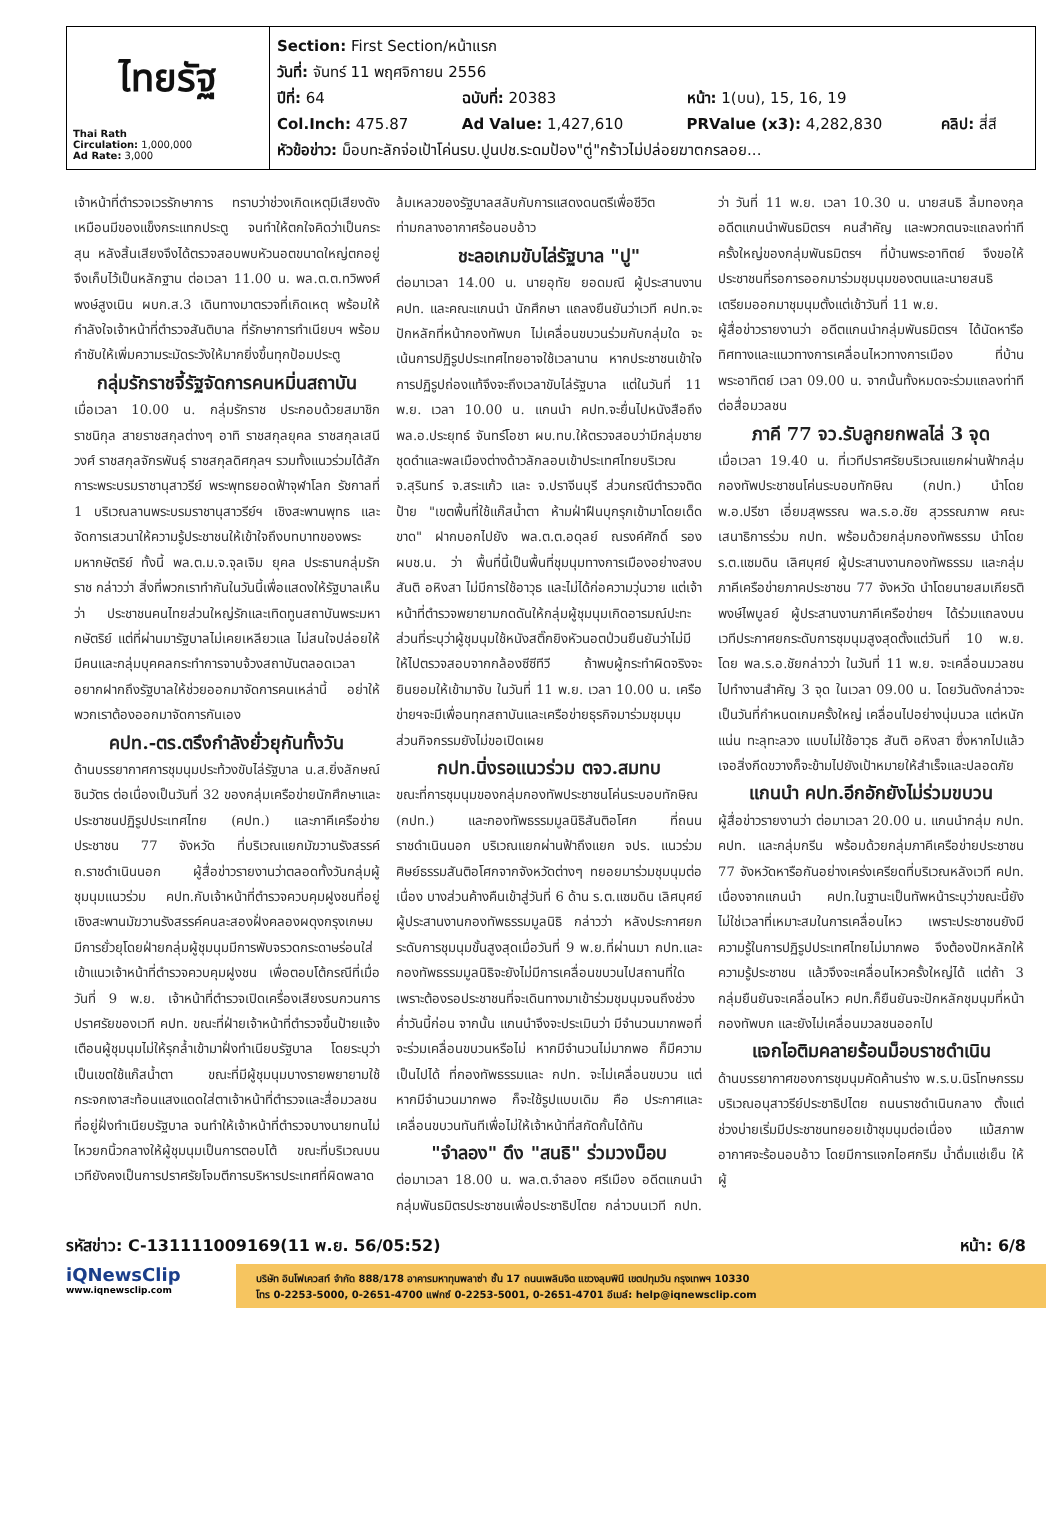| ไทยรัฐ Thai Rath Circulation: 1,000,000 Ad Rate: 3,000 | Section: First Section/หน้าแรก วันที่: จันทร์ 11 พฤศจิกายน 2556 ปีที่: 64 ฉบับที่: 20383 หน้า: 1(บน), 15, 16, 19 Col.Inch: 475.87 Ad Value: 1,427,610 PRValue (x3): 4,282,830 คลิป: สี่สี หัวข้อข่าว: ม็อบทะลักจ่อเป้าโค่นรบ.ปูนปช.ระดมป้อง"ตู่"กร้าวไม่ปล่อยฆาตกรลอย... |
เจ้าหน้าที่ตำรวจเวรรักษาการ ทราบว่าช่วงเกิดเหตุมีเสียงดังเหมือนมีของแข็งกระแทกประตู จนทำให้ตกใจคิดว่าเป็นกระสุน หลังสิ้นเสียงจึงได้ตรวจสอบพบหัวนอตขนาดใหญ่ตกอยู่จึงเก็บไว้เป็นหลักฐาน ต่อเวลา 11.00 น. พล.ต.ต.ทวิพงศ์ พงษ์สูงเนิน ผบก.ส.3 เดินทางมาตรวจที่เกิดเหตุ พร้อมให้กำลังใจเจ้าหน้าที่ตำรวจสันติบาล ที่รักษาการทำเนียบฯ พร้อมกำชับให้เพิ่มความระมัดระวังให้มากยิ่งขึ้นทุกป้อมประตู
กลุ่มรักราชจี้รัฐจัดการคนหมิ่นสถาบัน
เมื่อเวลา 10.00 น. กลุ่มรักราช ประกอบด้วยสมาชิกราชนิกุล สายราชสกุลต่างๆ อาทิ ราชสกุลยุคล ราชสกุลเสนีวงศ์ ราชสกุลจักรพันธุ์ ราชสกุลดิศกุลฯ รวมทั้งแนวร่วมได้สักการะพระบรมราชานุสาวรีย์ พระพุทธยอดฟ้าจุฬาโลก รัชกาลที่ 1 บริเวณลานพระบรมราชานุสาวรีย์ฯ เชิงสะพานพุทธ และจัดการเสวนาให้ความรู้ประชาชนให้เข้าใจถึงบทบาทของพระมหากษัตริย์ ทั้งนี้ พล.ต.ม.จ.จุลเจิม ยุคล ประธานกลุ่มรักราช กล่าวว่า สิ่งที่พวกเราทำกันในวันนี้เพื่อแสดงให้รัฐบาลเห็นว่า ประชาชนคนไทยส่วนใหญ่รักและเทิดทูนสถาบันพระมหากษัตริย์ แต่ที่ผ่านมารัฐบาลไม่เคยเหลียวแล ไม่สนใจปล่อยให้มีคนและกลุ่มบุคคลกระทำการจาบจ้วงสถาบันตลอดเวลา อยากฝากถึงรัฐบาลให้ช่วยออกมาจัดการคนเหล่านี้ อย่าให้พวกเราต้องออกมาจัดการกันเอง
คปท.-ตร.ตรึงกำลังยั่วยุกันทั้งวัน
ด้านบรรยากาศการชุมนุมประท้วงขับไล่รัฐบาล น.ส.ยิ่งลักษณ์ ชินวัตร ต่อเนื่องเป็นวันที่ 32 ของกลุ่มเครือข่ายนักศึกษาและประชาชนปฏิรูปประเทศไทย (คปท.) และภาคีเครือข่ายประชาชน 77 จังหวัด ที่บริเวณแยกมัฆวานรังสรรค์ ถ.ราชดำเนินนอก ผู้สื่อข่าวรายงานว่าตลอดทั้งวันกลุ่มผู้ชุมนุมแนวร่วม คปท.กับเจ้าหน้าที่ตำรวจควบคุมฝูงชนที่อยู่เชิงสะพานมัฆวานรังสรรค์คนละสองฝั่งคลองผดุงกรุงเกษม มีการยั่วยุโดยฝ่ายกลุ่มผู้ชุมนุมมีการพับจรวดกระดาษร่อนใส่เข้าแนวเจ้าหน้าที่ตำรวจควบคุมฝูงชน เพื่อตอบโต้กรณีที่เมื่อวันที่ 9 พ.ย. เจ้าหน้าที่ตำรวจเปิดเครื่องเสียงรบกวนการปราศรัยของเวที คปท. ขณะที่ฝ่ายเจ้าหน้าที่ตำรวจขึ้นป้ายแจ้งเตือนผู้ชุมนุมไม่ให้รุกล้ำเข้ามาฝั่งทำเนียบรัฐบาล โดยระบุว่าเป็นเขตใช้แก๊สน้ำตา ขณะที่มีผู้ชุมนุมบางรายพยายามใช้กระจกเงาสะท้อนแสงแดดใส่ตาเจ้าหน้าที่ตำรวจและสื่อมวลชนที่อยู่ฝั่งทำเนียบรัฐบาล จนทำให้เจ้าหน้าที่ตำรวจบางนายทนไม่ไหวยกนิ้วกลางให้ผู้ชุมนุมเป็นการตอบโต้ ขณะที่บริเวณบนเวทียังคงเป็นการปราศรัยโจมตีการบริหารประเทศที่ผิดพลาดล้มเหลวของรัฐบาลสลับกับการแสดงดนตรีเพื่อชีวิตท่ามกลางอากาศร้อนอบอ้าว
ชะลอเกมขับไล่รัฐบาล "ปู"
ต่อมาเวลา 14.00 น. นายอุทัย ยอดมณี ผู้ประสานงาน คปท. และคณะแกนนำ นักศึกษา แถลงยืนยันว่าเวที คปท.จะปักหลักที่หน้ากองทัพบก ไม่เคลื่อนขบวนร่วมกับกลุ่มใด จะเน้นการปฏิรูปประเทศไทยอาจใช้เวลานาน หากประชาชนเข้าใจการปฏิรูปถ่องแท้จึงจะถึงเวลาขับไล่รัฐบาล แต่ในวันที่ 11 พ.ย. เวลา 10.00 น. แกนนำ คปท.จะยื่นไปหนังสือถึง พล.อ.ประยุทธ์ จันทร์โอชา ผบ.ทบ.ให้ตรวจสอบว่ามีกลุ่มชายชุดดำและพลเมืองต่างด้าวลักลอบเข้าประเทศไทยบริเวณ จ.สุรินทร์ จ.สระแก้ว และ จ.ปราจีนบุรี ส่วนกรณีตำรวจติดป้าย "เขตพื้นที่ใช้แก๊สน้ำตา ห้ามฝ่าฝืนบุกรุกเข้ามาโดยเด็ดขาด" ฝากบอกไปยัง พล.ต.ต.อดุลย์ ณรงค์ศักดิ์ รอง ผบช.น. ว่า พื้นที่นี้เป็นพื้นที่ชุมนุมทางการเมืองอย่างสงบ สันติ อหิงสา ไม่มีการใช้อาวุธ และไม่ได้ก่อความวุ่นวาย แต่เจ้าหน้าที่ตำรวจพยายามกดดันให้กลุ่มผู้ชุมนุมเกิดอารมณ์ปะทะ ส่วนที่ระบุว่าผู้ชุมนุมใช้หนังสติ๊กยิงหัวนอตป่วนยืนยันว่าไม่มี ให้ไปตรวจสอบจากกล้องซีซีทีวี ถ้าพบผู้กระทำผิดจริงจะยินยอมให้เข้ามาจับ ในวันที่ 11 พ.ย. เวลา 10.00 น. เครือข่ายฯจะมีเพื่อนทุกสถาบันและเครือข่ายธุรกิจมาร่วมชุมนุม ส่วนกิจกรรมยังไม่ขอเปิดเผย
กปท.นิ่งรอแนวร่วม ตจว.สมทบ
ขณะที่การชุมนุมของกลุ่มกองทัพประชาชนโค่นระบอบทักษิณ (กปท.) และกองทัพธรรมมูลนิธิสันติอโศก ที่ถนนราชดำเนินนอก บริเวณแยกผ่านฟ้าถึงแยก จปร. แนวร่วมศิษย์ธรรมสันติอโศกจากจังหวัดต่างๆ ทยอยมาร่วมชุมนุมต่อเนื่อง บางส่วนค้างคืนเข้าสู่วันที่ 6 ด้าน ร.ต.แซมดิน เลิศบุศย์ ผู้ประสานงานกองทัพธรรมมูลนิธิ กล่าวว่า หลังประกาศยกระดับการชุมนุมขั้นสูงสุดเมื่อวันที่ 9 พ.ย.ที่ผ่านมา กปท.และกองทัพธรรมมูลนิธิจะยังไม่มีการเคลื่อนขบวนไปสถานที่ใด เพราะต้องรอประชาชนที่จะเดินทางมาเข้าร่วมชุมนุมจนถึงช่วงค่ำวันนี้ก่อน จากนั้น แกนนำจึงจะประเมินว่า มีจำนวนมากพอที่จะร่วมเคลื่อนขบวนหรือไม่ หากมีจำนวนไม่มากพอ ก็มีความเป็นไปได้ ที่กองทัพธรรมและ กปท. จะไม่เคลื่อนขบวน แต่หากมีจำนวนมากพอ ก็จะใช้รูปแบบเดิม คือ ประกาศและเคลื่อนขบวนทันทีเพื่อไม่ให้เจ้าหน้าที่สกัดกั้นได้ทัน
"จำลอง" ดึง "สนธิ" ร่วมวงม็อบ
ต่อมาเวลา 18.00 น. พล.ต.จำลอง ศรีเมือง อดีตแกนนำกลุ่มพันธมิตรประชาชนเพื่อประชาธิปไตย กล่าวบนเวที กปท. ว่า วันที่ 11 พ.ย. เวลา 10.30 น. นายสนธิ ลิ้มทองกุล อดีตแกนนำพันธมิตรฯ คนสำคัญ และพวกตนจะแถลงท่าทีครั้งใหญ่ของกลุ่มพันธมิตรฯ ที่บ้านพระอาทิตย์ จึงขอให้ประชาชนที่รอการออกมาร่วมชุมนุมของตนและนายสนธิ เตรียมออกมาชุมนุมตั้งแต่เช้าวันที่ 11 พ.ย.
ผู้สื่อข่าวรายงานว่า อดีตแกนนำกลุ่มพันธมิตรฯ ได้นัดหารือทิศทางและแนวทางการเคลื่อนไหวทางการเมือง ที่บ้านพระอาทิตย์ เวลา 09.00 น. จากนั้นทั้งหมดจะร่วมแถลงท่าทีต่อสื่อมวลชน
ภาคี 77 จว.รับลูกยกพลไล่ 3 จุด
เมื่อเวลา 19.40 น. ที่เวทีปราศรัยบริเวณแยกผ่านฟ้ากลุ่มกองทัพประชาชนโค่นระบอบทักษิณ (กปท.) นำโดย พ.อ.ปรีชา เอี่ยมสุพรรณ พล.ร.อ.ชัย สุวรรณภาพ คณะเสนาธิการร่วม กปท. พร้อมด้วยกลุ่มกองทัพธรรม นำโดย ร.ต.แซมดิน เลิศบุศย์ ผู้ประสานงานกองทัพธรรม และกลุ่มภาคีเครือข่ายภาคประชาชน 77 จังหวัด นำโดยนายสมเกียรติ พงษ์ไพบูลย์ ผู้ประสานงานภาคีเครือข่ายฯ ได้ร่วมแถลงบนเวทีประกาศยกระดับการชุมนุมสูงสุดตั้งแต่วันที่ 10 พ.ย. โดย พล.ร.อ.ชัยกล่าวว่า ในวันที่ 11 พ.ย. จะเคลื่อนมวลชนไปทำงานสำคัญ 3 จุด ในเวลา 09.00 น. โดยวันดังกล่าวจะเป็นวันที่กำหนดเกมครั้งใหญ่ เคลื่อนไปอย่างนุ่มนวล แต่หนักแน่น ทะลุทะลวง แบบไม่ใช้อาวุธ สันติ อหิงสา ซึ่งหากไปแล้วเจอสิ่งกีดขวางก็จะข้ามไปยังเป้าหมายให้สำเร็จและปลอดภัย
แกนนำ คปท.อีกอักยังไม่ร่วมขบวน
ผู้สื่อข่าวรายงานว่า ต่อมาเวลา 20.00 น. แกนนำกลุ่ม กปท. คปท. และกลุ่มกรีน พร้อมด้วยกลุ่มภาคีเครือข่ายประชาชน 77 จังหวัดหารือกันอย่างเคร่งเครียดที่บริเวณหลังเวที คปท. เนื่องจากแกนนำ คปท.ในฐานะเป็นทัพหน้าระบุว่าขณะนี้ยังไม่ใช่เวลาที่เหมาะสมในการเคลื่อนไหว เพราะประชาชนยังมีความรู้ในการปฏิรูปประเทศไทยไม่มากพอ จึงต้องปักหลักให้ความรู้ประชาชน แล้วจึงจะเคลื่อนไหวครั้งใหญ่ได้ แต่ถ้า 3 กลุ่มยืนยันจะเคลื่อนไหว คปท.ก็ยืนยันจะปักหลักชุมนุมที่หน้ากองทัพบก และยังไม่เคลื่อนมวลชนออกไป
แจกไอติมคลายร้อนม็อบราชดำเนิน
ด้านบรรยากาศของการชุมนุมคัดค้านร่าง พ.ร.บ.นิรโทษกรรม บริเวณอนุสาวรีย์ประชาธิปไตย ถนนราชดำเนินกลาง ตั้งแต่ช่วงบ่ายเริ่มมีประชาชนทยอยเข้าชุมนุมต่อเนื่อง แม้สภาพอากาศจะร้อนอบอ้าว โดยมีการแจกไอศกรีม น้ำดื่มแช่เย็น ให้ผู้
รหัสข่าว: C-131111009169(11 พ.ย. 56/05:52) หน้า: 6/8
iQNewsClip
www.iqnewsclip.com
บริษัท อินโฟเควสท์ จำกัด 888/178 อาคารมหาทุนพลาซ่า ชั้น 17 ถนนเพลินจิต แขวงลุมพินี เขตปทุมวัน กรุงเทพฯ 10330
โทร 0-2253-5000, 0-2651-4700 แฟกซ์ 0-2253-5001, 0-2651-4701 อีเมล์: help@iqnewsclip.com